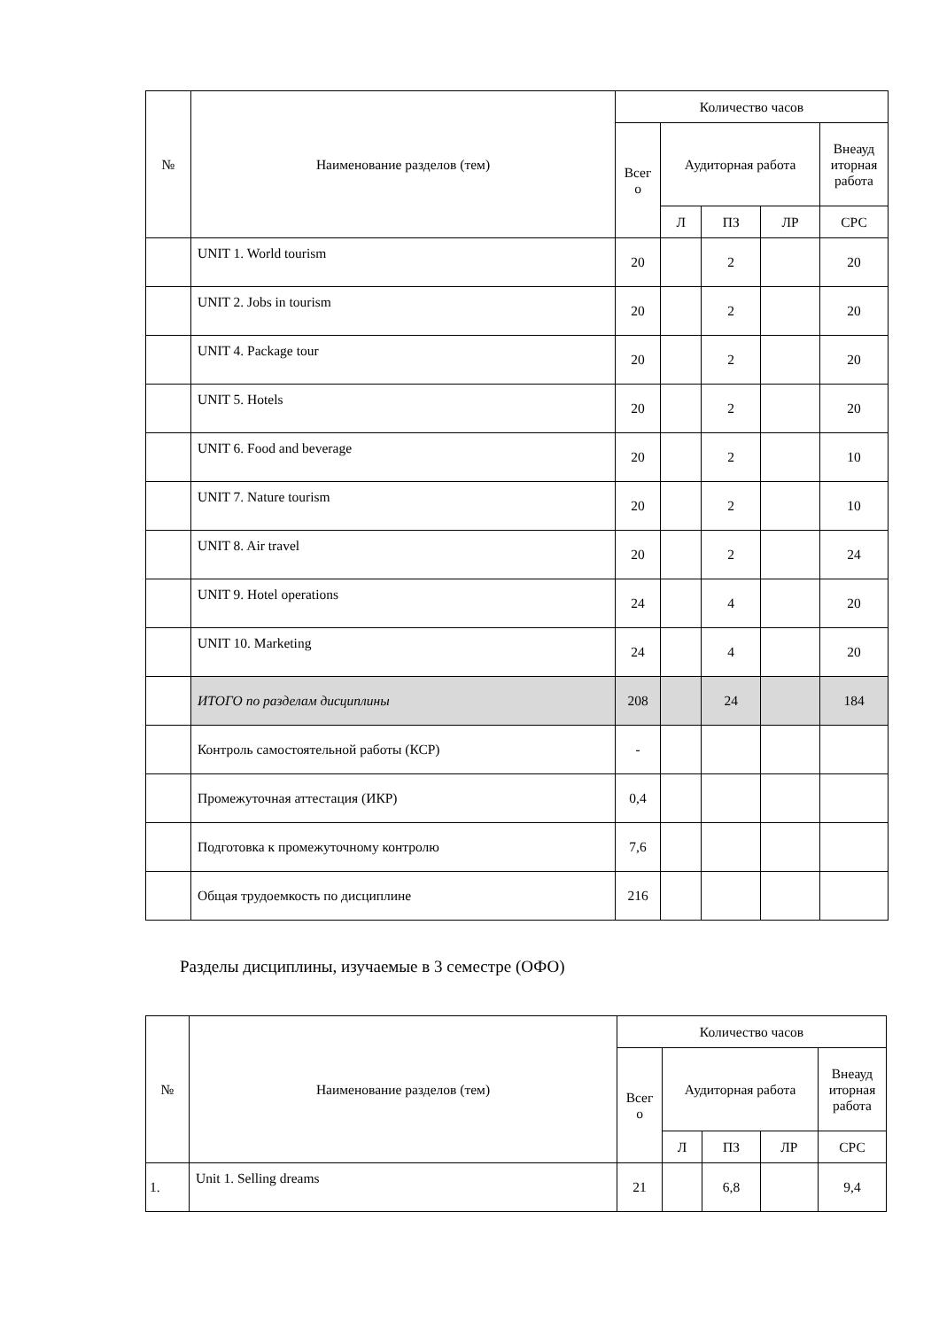| № | Наименование разделов (тем) | Количество часов | | | | |
| --- | --- | --- | --- | --- | --- | --- |
| | | Всег о | Аудиторная работа | | | Внеауд иторная работа |
| | | | Л | ПЗ | ЛР | СРС |
| | UNIT 1. World tourism | 20 | | 2 | | 20 |
| | UNIT 2. Jobs in tourism | 20 | | 2 | | 20 |
| | UNIT 4. Package tour | 20 | | 2 | | 20 |
| | UNIT 5. Hotels | 20 | | 2 | | 20 |
| | UNIT 6. Food and beverage | 20 | | 2 | | 10 |
| | UNIT 7. Nature tourism | 20 | | 2 | | 10 |
| | UNIT 8. Air travel | 20 | | 2 | | 24 |
| | UNIT 9. Hotel operations | 24 | | 4 | | 20 |
| | UNIT 10. Marketing | 24 | | 4 | | 20 |
| | ИТОГО по разделам дисциплины | 208 | | 24 | | 184 |
| | Контроль самостоятельной работы (КСР) | - | | | | |
| | Промежуточная аттестация (ИКР) | 0,4 | | | | |
| | Подготовка к промежуточному контролю | 7,6 | | | | |
| | Общая трудоемкость по дисциплине | 216 | | | | |
Разделы дисциплины, изучаемые в 3 семестре (ОФО)
| № | Наименование разделов (тем) | Количество часов | | | | |
| --- | --- | --- | --- | --- | --- | --- |
| | | Всег о | Аудиторная работа | | | Внеауд иторная работа |
| | | | Л | ПЗ | ЛР | СРС |
| 1. | Unit 1. Selling dreams | 21 | | 6,8 | | 9,4 |